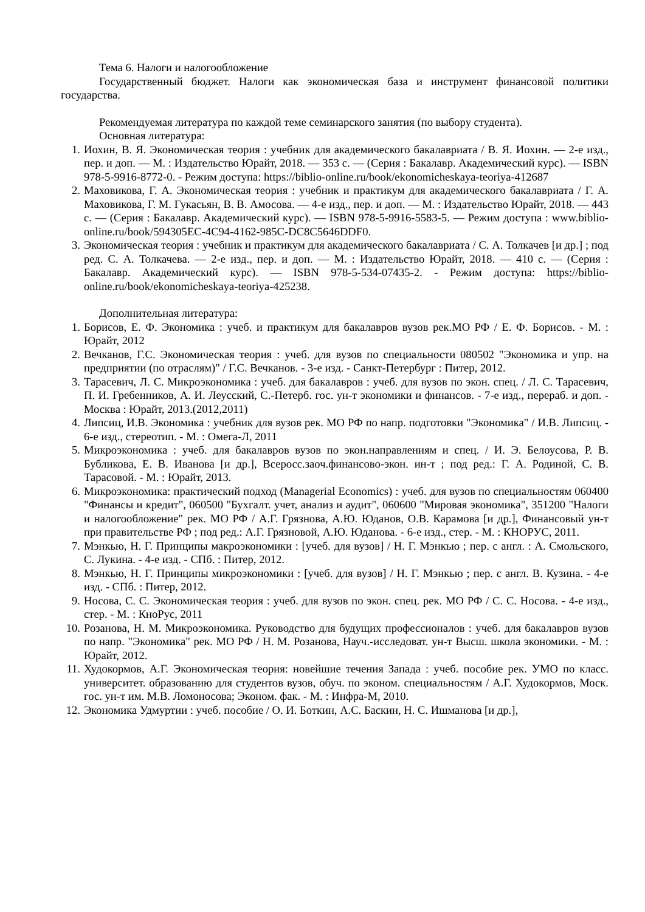Тема 6. Налоги и налогообложение
Государственный бюджет. Налоги как экономическая база и инструмент финансовой политики государства.
Рекомендуемая литература по каждой теме семинарского занятия (по выбору студента).
Основная литература:
1. Иохин, В. Я. Экономическая теория : учебник для академического бакалавриата / В. Я. Иохин. — 2-е изд., пер. и доп. — М. : Издательство Юрайт, 2018. — 353 с. — (Серия : Бакалавр. Академический курс). — ISBN 978-5-9916-8772-0. - Режим доступа: https://biblio-online.ru/book/ekonomicheskaya-teoriya-412687
2. Маховикова, Г. А. Экономическая теория : учебник и практикум для академического бакалавриата / Г. А. Маховикова, Г. М. Гукасьян, В. В. Амосова. — 4-е изд., пер. и доп. — М. : Издательство Юрайт, 2018. — 443 с. — (Серия : Бакалавр. Академический курс). — ISBN 978-5-9916-5583-5. — Режим доступа : www.biblio-online.ru/book/594305EC-4C94-4162-985C-DC8C5646DDF0.
3. Экономическая теория : учебник и практикум для академического бакалавриата / С. А. Толкачев [и др.] ; под ред. С. А. Толкачева. — 2-е изд., пер. и доп. — М. : Издательство Юрайт, 2018. — 410 с. — (Серия : Бакалавр. Академический курс). — ISBN 978-5-534-07435-2. - Режим доступа: https://biblio-online.ru/book/ekonomicheskaya-teoriya-425238.
Дополнительная литература:
1. Борисов, Е. Ф. Экономика : учеб. и практикум для бакалавров вузов рек.МО РФ / Е. Ф. Борисов. - М. : Юрайт, 2012
2. Вечканов, Г.С. Экономическая теория : учеб. для вузов по специальности 080502 "Экономика и упр. на предприятии (по отраслям)" / Г.С. Вечканов. - 3-е изд. - Санкт-Петербург : Питер, 2012.
3. Тарасевич, Л. С. Микроэкономика : учеб. для бакалавров : учеб. для вузов по экон. спец. / Л. С. Тарасевич, П. И. Гребенников, А. И. Леусский, С.-Петерб. гос. ун-т экономики и финансов. - 7-е изд., перераб. и доп. - Москва : Юрайт, 2013.(2012,2011)
4. Липсиц, И.В. Экономика : учебник для вузов рек. МО РФ по напр. подготовки "Экономика" / И.В. Липсиц. - 6-е изд., стереотип. - М. : Омега-Л, 2011
5. Микроэкономика : учеб. для бакалавров вузов по экон.направлениям и спец. / И. Э. Белоусова, Р. В. Бубликова, Е. В. Иванова [и др.], Всеросс.заоч.финансово-экон. ин-т ; под ред.: Г. А. Родиной, С. В. Тарасовой. - М. : Юрайт, 2013.
6. Микроэкономика: практический подход (Managerial Economics) : учеб. для вузов по специальностям 060400 "Финансы и кредит", 060500 "Бухгалт. учет, анализ и аудит", 060600 "Мировая экономика", 351200 "Налоги и налогообложение" рек. МО РФ / А.Г. Грязнова, А.Ю. Юданов, О.В. Карамова [и др.], Финансовый ун-т при правительстве РФ ; под ред.: А.Г. Грязновой, А.Ю. Юданова. - 6-е изд., стер. - М. : КНОРУС, 2011.
7. Мэнкью, Н. Г. Принципы макроэкономики : [учеб. для вузов] / Н. Г. Мэнкью ; пер. с англ. : А. Смольского, С. Лукина. - 4-е изд. - СПб. : Питер, 2012.
8. Мэнкью, Н. Г. Принципы микроэкономики : [учеб. для вузов] / Н. Г. Мэнкью ; пер. с англ. В. Кузина. - 4-е изд. - СПб. : Питер, 2012.
9. Носова, С. С. Экономическая теория : учеб. для вузов по экон. спец. рек. МО РФ / С. С. Носова. - 4-е изд., стер. - М. : КноРус, 2011
10. Розанова, Н. М. Микроэкономика. Руководство для будущих профессионалов : учеб. для бакалавров вузов по напр. "Экономика" рек. МО РФ / Н. М. Розанова, Науч.-исследоват. ун-т Высш. школа экономики. - М. : Юрайт, 2012.
11. Худокормов, А.Г. Экономическая теория: новейшие течения Запада : учеб. пособие рек. УМО по класс. университет. образованию для студентов вузов, обуч. по эконом. специальностям / А.Г. Худокормов, Моск. гос. ун-т им. М.В. Ломоносова; Эконом. фак. - М. : Инфра-М, 2010.
12. Экономика Удмуртии : учеб. пособие / О. И. Боткин, А.С. Баскин, Н. С. Ишманова [и др.],